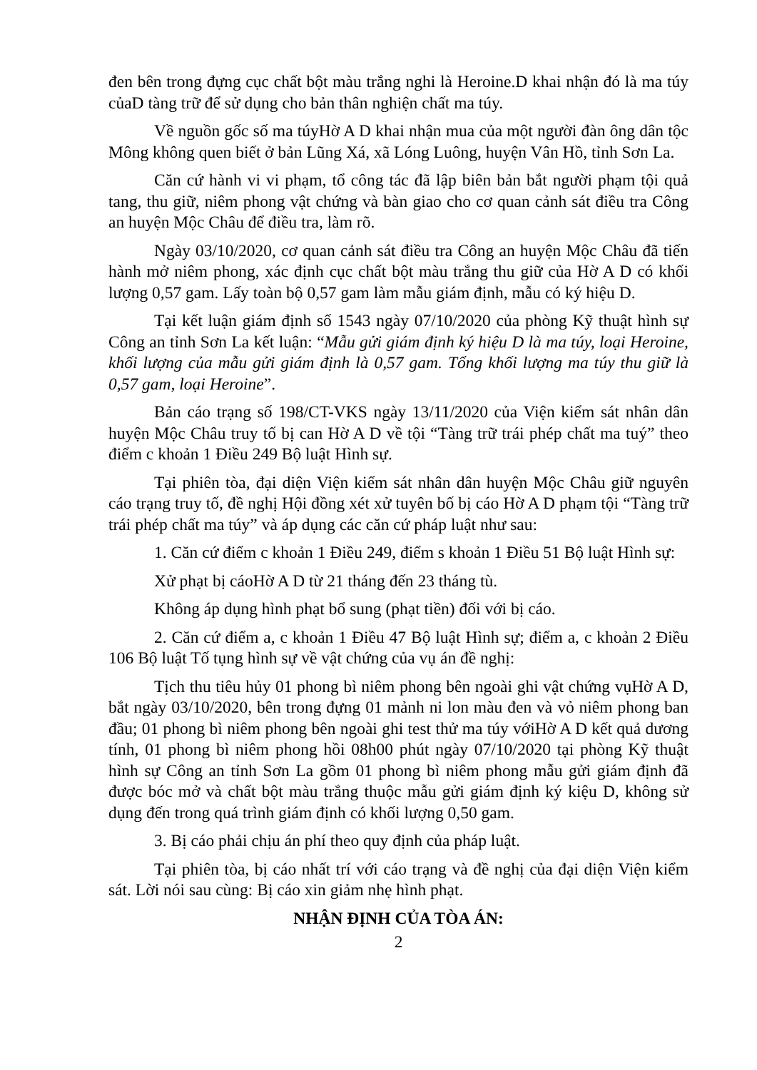đen bên trong đựng cục chất bột màu trắng nghi là Heroine.D khai nhận đó là ma túy củaD tàng trữ để sử dụng cho bản thân nghiện chất ma túy.
Về nguồn gốc số ma túyHờ A D khai nhận mua của một người đàn ông dân tộc Mông không quen biết ở bản Lũng Xá, xã Lóng Luông, huyện Vân Hồ, tỉnh Sơn La.
Căn cứ hành vi vi phạm, tổ công tác đã lập biên bản bắt người phạm tội quả tang, thu giữ, niêm phong vật chứng và bàn giao cho cơ quan cảnh sát điều tra Công an huyện Mộc Châu để điều tra, làm rõ.
Ngày 03/10/2020, cơ quan cảnh sát điều tra Công an huyện Mộc Châu đã tiến hành mở niêm phong, xác định cục chất bột màu trắng thu giữ của Hờ A D có khối lượng 0,57 gam. Lấy toàn bộ 0,57 gam làm mẫu giám định, mẫu có ký hiệu D.
Tại kết luận giám định số 1543 ngày 07/10/2020 của phòng Kỹ thuật hình sự Công an tỉnh Sơn La kết luận: “Mẫu gửi giám định ký hiệu D là ma túy, loại Heroine, khối lượng của mẫu gửi giám định là 0,57 gam. Tổng khối lượng ma túy thu giữ là 0,57 gam, loại Heroine”.
Bản cáo trạng số 198/CT-VKS ngày 13/11/2020 của Viện kiểm sát nhân dân huyện Mộc Châu truy tố bị can Hờ A D về tội “Tàng trữ trái phép chất ma tuý” theo điểm c khoản 1 Điều 249 Bộ luật Hình sự.
Tại phiên tòa, đại diện Viện kiểm sát nhân dân huyện Mộc Châu giữ nguyên cáo trạng truy tố, đề nghị Hội đồng xét xử tuyên bố bị cáo Hờ A D phạm tội “Tàng trữ trái phép chất ma túy” và áp dụng các căn cứ pháp luật như sau:
1. Căn cứ điểm c khoản 1 Điều 249, điểm s khoản 1 Điều 51 Bộ luật Hình sự:
Xử phạt bị cáoHờ A D từ 21 tháng đến 23 tháng tù.
Không áp dụng hình phạt bổ sung (phạt tiền) đối với bị cáo.
2. Căn cứ điểm a, c khoản 1 Điều 47 Bộ luật Hình sự; điểm a, c khoản 2 Điều 106 Bộ luật Tố tụng hình sự về vật chứng của vụ án đề nghị:
Tịch thu tiêu hủy 01 phong bì niêm phong bên ngoài ghi vật chứng vụHờ A D, bắt ngày 03/10/2020, bên trong đựng 01 mảnh ni lon màu đen và vỏ niêm phong ban đầu; 01 phong bì niêm phong bên ngoài ghi test thử ma túy vớiHờ A D kết quả dương tính, 01 phong bì niêm phong hồi 08h00 phút ngày 07/10/2020 tại phòng Kỹ thuật hình sự Công an tỉnh Sơn La gồm 01 phong bì niêm phong mẫu gửi giám định đã được bóc mở và chất bột màu trắng thuộc mẫu gửi giám định ký kiệu D, không sử dụng đến trong quá trình giám định có khối lượng 0,50 gam.
3. Bị cáo phải chịu án phí theo quy định của pháp luật.
Tại phiên tòa, bị cáo nhất trí với cáo trạng và đề nghị của đại diện Viện kiểm sát. Lời nói sau cùng: Bị cáo xin giảm nhẹ hình phạt.
NHẬN ĐỊNH CỦA TÒA ÁN:
2